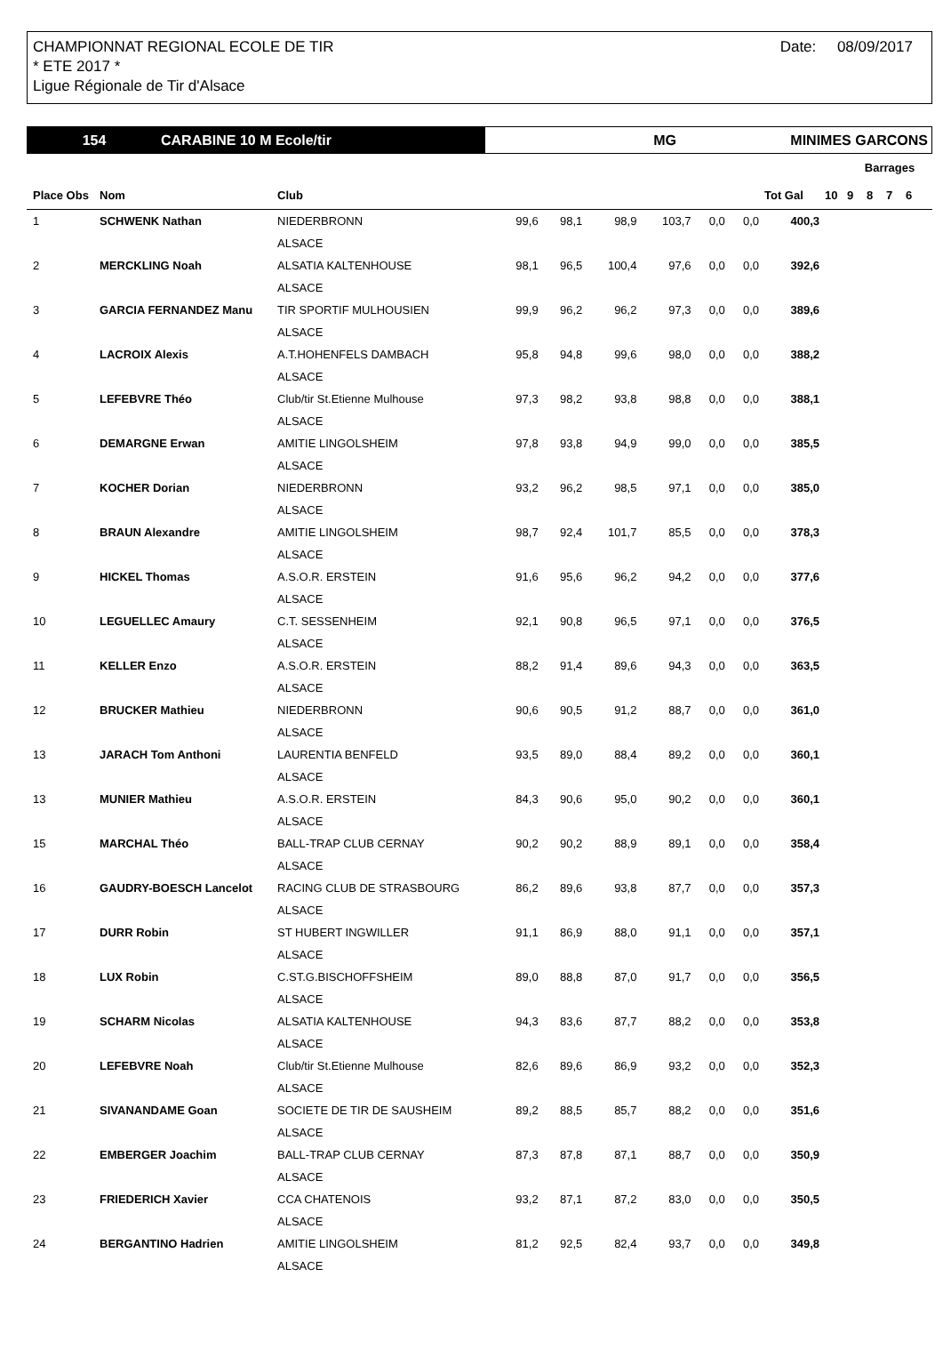Date: 08/09/2017 CHAMPIONNAT REGIONAL ECOLE DE TIR
* ETE 2017 *
Ligue Régionale de Tir d'Alsace
154 CARABINE 10 M Ecole/tir MG MINIMES GARCONS
| | | | | | | | | | | | Barrages | | | |
| --- | --- | --- | --- | --- | --- | --- | --- | --- | --- | --- | --- | --- | --- | --- |
| Place Obs | Nom | Club | | | | | | | Tot Gal | 10 | 9 | 8 | 7 | 6 |
| 1 | SCHWENK Nathan | NIEDERBRONN | 99,6 | 98,1 | 98,9 | 103,7 | 0,0 | 0,0 | 400,3 | | | | | |
| | | ALSACE | | | | | | | | | | | | |
| 2 | MERCKLING Noah | ALSATIA KALTENHOUSE | 98,1 | 96,5 | 100,4 | 97,6 | 0,0 | 0,0 | 392,6 | | | | | |
| | | ALSACE | | | | | | | | | | | | |
| 3 | GARCIA FERNANDEZ Manu | TIR SPORTIF MULHOUSIEN | 99,9 | 96,2 | 96,2 | 97,3 | 0,0 | 0,0 | 389,6 | | | | | |
| | | ALSACE | | | | | | | | | | | | |
| 4 | LACROIX Alexis | A.T.HOHENFELS DAMBACH | 95,8 | 94,8 | 99,6 | 98,0 | 0,0 | 0,0 | 388,2 | | | | | |
| | | ALSACE | | | | | | | | | | | | |
| 5 | LEFEBVRE Théo | Club/tir St.Etienne Mulhouse | 97,3 | 98,2 | 93,8 | 98,8 | 0,0 | 0,0 | 388,1 | | | | | |
| | | ALSACE | | | | | | | | | | | | |
| 6 | DEMARGNE Erwan | AMITIE LINGOLSHEIM | 97,8 | 93,8 | 94,9 | 99,0 | 0,0 | 0,0 | 385,5 | | | | | |
| | | ALSACE | | | | | | | | | | | | |
| 7 | KOCHER Dorian | NIEDERBRONN | 93,2 | 96,2 | 98,5 | 97,1 | 0,0 | 0,0 | 385,0 | | | | | |
| | | ALSACE | | | | | | | | | | | | |
| 8 | BRAUN Alexandre | AMITIE LINGOLSHEIM | 98,7 | 92,4 | 101,7 | 85,5 | 0,0 | 0,0 | 378,3 | | | | | |
| | | ALSACE | | | | | | | | | | | | |
| 9 | HICKEL Thomas | A.S.O.R. ERSTEIN | 91,6 | 95,6 | 96,2 | 94,2 | 0,0 | 0,0 | 377,6 | | | | | |
| | | ALSACE | | | | | | | | | | | | |
| 10 | LEGUELLEC Amaury | C.T. SESSENHEIM | 92,1 | 90,8 | 96,5 | 97,1 | 0,0 | 0,0 | 376,5 | | | | | |
| | | ALSACE | | | | | | | | | | | | |
| 11 | KELLER Enzo | A.S.O.R. ERSTEIN | 88,2 | 91,4 | 89,6 | 94,3 | 0,0 | 0,0 | 363,5 | | | | | |
| | | ALSACE | | | | | | | | | | | | |
| 12 | BRUCKER Mathieu | NIEDERBRONN | 90,6 | 90,5 | 91,2 | 88,7 | 0,0 | 0,0 | 361,0 | | | | | |
| | | ALSACE | | | | | | | | | | | | |
| 13 | JARACH Tom Anthoni | LAURENTIA BENFELD | 93,5 | 89,0 | 88,4 | 89,2 | 0,0 | 0,0 | 360,1 | | | | | |
| | | ALSACE | | | | | | | | | | | | |
| 13 | MUNIER Mathieu | A.S.O.R. ERSTEIN | 84,3 | 90,6 | 95,0 | 90,2 | 0,0 | 0,0 | 360,1 | | | | | |
| | | ALSACE | | | | | | | | | | | | |
| 15 | MARCHAL Théo | BALL-TRAP CLUB CERNAY | 90,2 | 90,2 | 88,9 | 89,1 | 0,0 | 0,0 | 358,4 | | | | | |
| | | ALSACE | | | | | | | | | | | | |
| 16 | GAUDRY-BOESCH Lancelot | RACING CLUB DE STRASBOURG | 86,2 | 89,6 | 93,8 | 87,7 | 0,0 | 0,0 | 357,3 | | | | | |
| | | ALSACE | | | | | | | | | | | | |
| 17 | DURR Robin | ST HUBERT INGWILLER | 91,1 | 86,9 | 88,0 | 91,1 | 0,0 | 0,0 | 357,1 | | | | | |
| | | ALSACE | | | | | | | | | | | | |
| 18 | LUX Robin | C.ST.G.BISCHOFFSHEIM | 89,0 | 88,8 | 87,0 | 91,7 | 0,0 | 0,0 | 356,5 | | | | | |
| | | ALSACE | | | | | | | | | | | | |
| 19 | SCHARM Nicolas | ALSATIA KALTENHOUSE | 94,3 | 83,6 | 87,7 | 88,2 | 0,0 | 0,0 | 353,8 | | | | | |
| | | ALSACE | | | | | | | | | | | | |
| 20 | LEFEBVRE Noah | Club/tir St.Etienne Mulhouse | 82,6 | 89,6 | 86,9 | 93,2 | 0,0 | 0,0 | 352,3 | | | | | |
| | | ALSACE | | | | | | | | | | | | |
| 21 | SIVANANDAME Goan | SOCIETE DE TIR DE SAUSHEIM | 89,2 | 88,5 | 85,7 | 88,2 | 0,0 | 0,0 | 351,6 | | | | | |
| | | ALSACE | | | | | | | | | | | | |
| 22 | EMBERGER Joachim | BALL-TRAP CLUB CERNAY | 87,3 | 87,8 | 87,1 | 88,7 | 0,0 | 0,0 | 350,9 | | | | | |
| | | ALSACE | | | | | | | | | | | | |
| 23 | FRIEDERICH Xavier | CCA CHATENOIS | 93,2 | 87,1 | 87,2 | 83,0 | 0,0 | 0,0 | 350,5 | | | | | |
| | | ALSACE | | | | | | | | | | | | |
| 24 | BERGANTINO Hadrien | AMITIE LINGOLSHEIM | 81,2 | 92,5 | 82,4 | 93,7 | 0,0 | 0,0 | 349,8 | | | | | |
| | | ALSACE | | | | | | | | | | | | |